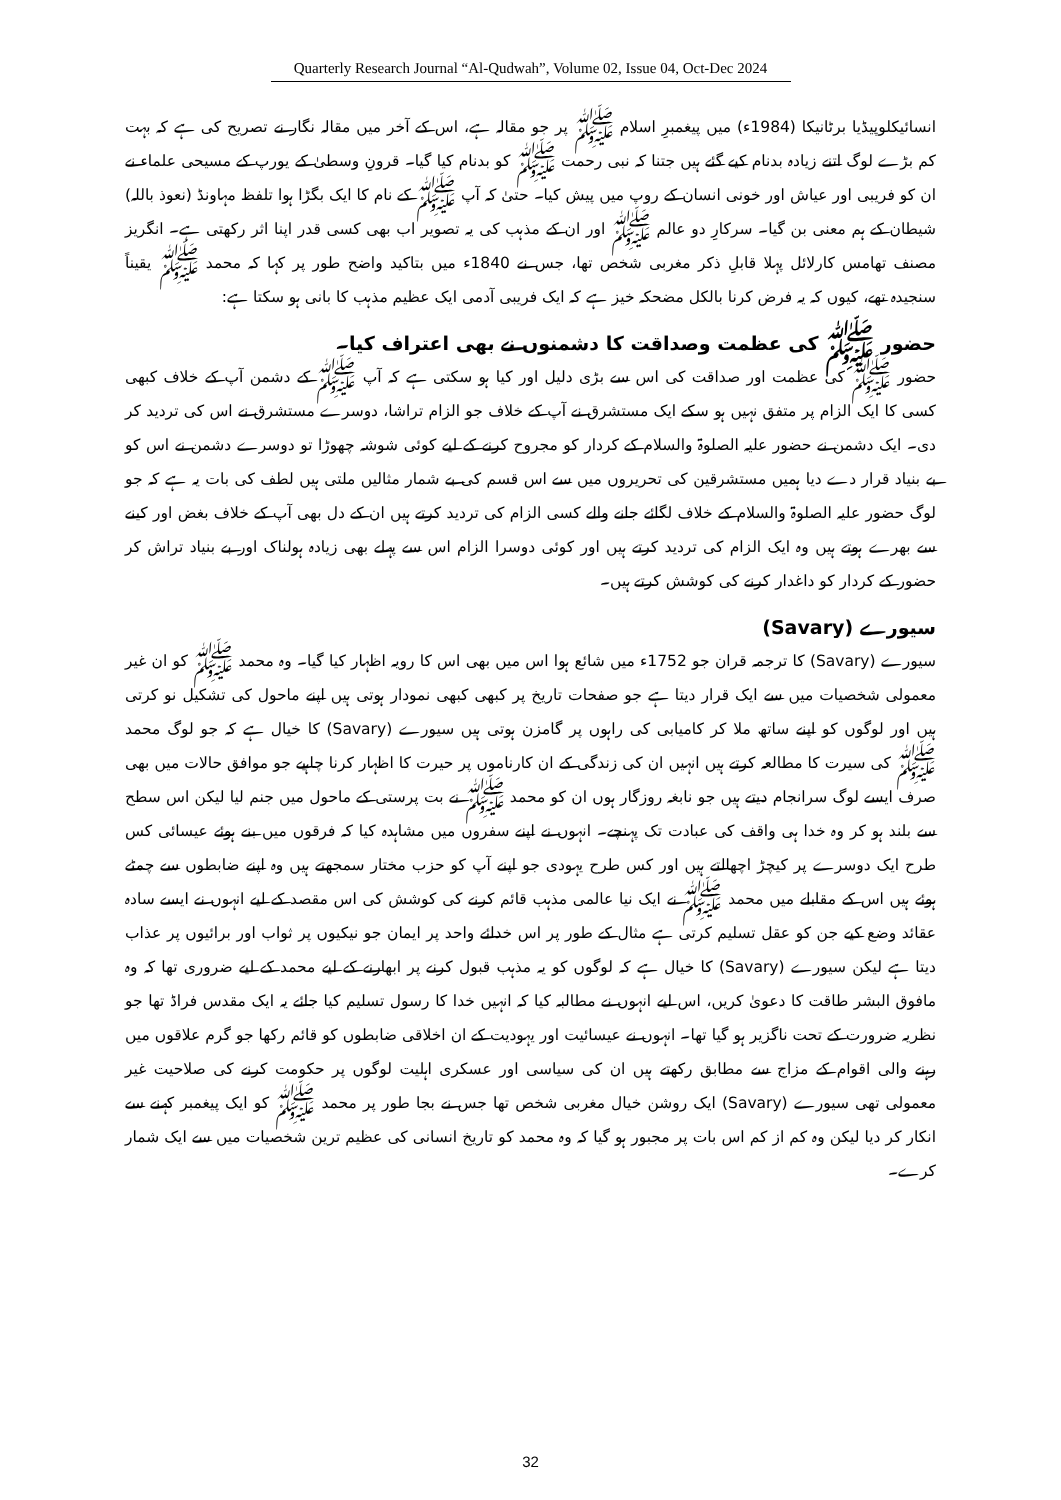Quarterly Research Journal “Al-Qudwah”, Volume 02, Issue 04, Oct-Dec 2024
انسائیکلوپیڈیا برٹانیکا (1984ء) میں پیغمبرِ اسلام ﷺ پر جو مقالہ ہے، اس کے آخر میں مقالہ نگار نے تصریح کی ہے کہ بہت کم بڑے لوگ اتنے زیادہ بدنام کیے گئے ہیں جتنا کہ نبی رحمت ﷺ کو بدنام کیا گیا۔ قرونِ وسطیٰ کے یورپ کے مسیحی علماء نے ان کو فریبی اور عیاش اور خونی انسان کے روپ میں پیش کیا۔ حتیٰ کہ آپ ﷺ کے نام کا ایک بگڑا ہوا تلفظ مہاونڈ (نعوذ باللہ) شیطان کے ہم معنی بن گیا۔ سرکارِ دو عالم ﷺ اور ان کے مذہب کی یہ تصویر اب بھی کسی قدر اپنا اثر رکھتی ہے۔ انگریز مصنف تھامس کارلائل پہلا قابلِ ذکر مغربی شخص تھا، جس نے 1840ء میں بتاکید واضح طور پر کہا کہ محمد ﷺ یقیناً سنجیدہ تھے، کیوں کہ یہ فرض کرنا بالکل مضحکہ خیز ہے کہ ایک فریبی آدمی ایک عظیم مذہب کا بانی ہو سکتا ہے:
حضور ﷺ کی عظمت وصداقت کا دشمنوں نے بھی اعتراف کیا۔
حضور ﷺ کی عظمت اور صداقت کی اس سے بڑی دلیل اور کیا ہو سکتی ہے کہ آپ ﷺ کے دشمن آپ کے خلاف کبھی کسی کا ایک الزام پر متفق نہیں ہو سکے ایک مستشرق نے آپ کے خلاف جو الزام تراشا، دوسرے مستشرق نے اس کی تردید کر دی۔ ایک دشمن نے حضور علیہ الصلوۃ والسلام کے کردار کو مجروح کرنے کے لیے کوئی شوشہ چھوڑا تو دوسرے دشمن نے اس کو بے بنیاد قرار دے دیا ہمیں مستشرقین کی تحریروں میں سے اس قسم کی بے شمار مثالیں ملتی ہیں لطف کی بات یہ ہے کہ جو لوگ حضور علیہ الصلوۃ والسلام کے خلاف لگائے جانے والے کسی الزام کی تردید کرتے ہیں ان کے دل بھی آپ کے خلاف بغض اور کینے سے بھرے ہوتے ہیں وہ ایک الزام کی تردید کرتے ہیں اور کوئی دوسرا الزام اس سے پہلے بھی زیادہ ہولناک اور بے بنیاد تراش کر حضور کے کردار کو داغدار کرنے کی کوشش کرتے ہیں۔
سیورے (Savary)
سیورے (Savary) کا ترجمہ قران جو 1752ء میں شائع ہوا اس میں بھی اس کا رویہ اظہار کیا گیا۔ وہ محمد ﷺ کو ان غیر معمولی شخصیات میں سے ایک قرار دیتا ہے جو صفحات تاریخ پر کبھی کبھی نمودار ہوتی ہیں اپنے ماحول کی تشکیل نو کرتی ہیں اور لوگوں کو اپنے ساتھ ملا کر کامیابی کی راہوں پر گامزن ہوتی ہیں سیورے (Savary) کا خیال ہے کہ جو لوگ محمد ﷺ کی سیرت کا مطالعہ کرتے ہیں انہیں ان کی زندگی کے ان کارناموں پر حیرت کا اظہار کرنا چاہیے جو موافق حالات میں بھی صرف ایسے لوگ سرانجام دیتے ہیں جو نابغہ روزگار ہوں ان کو محمد ﷺ نے بت پرستی کے ماحول میں جنم لیا لیکن اس سطح سے بلند ہو کر وہ خدا ہی واقف کی عبادت تک پہنچے۔ انہوں نے اپنے سفروں میں مشاہدہ کیا کہ فرقوں میں بنے ہوئے عیسائی کس طرح ایک دوسرے پر کیچڑ اچھالتے ہیں اور کس طرح یہودی جو اپنے آپ کو حزب مختار سمجھتے ہیں وہ اپنے ضابطوں سے چمٹے ہوئے ہیں اس کے مقابلے میں محمد ﷺ نے ایک نیا عالمی مذہب قائم کرنے کی کوشش کی اس مقصد کے لیے انہوں نے ایسے سادہ عقائد وضع کیے جن کو عقل تسلیم کرتی ہے مثال کے طور پر اس خدائے واحد پر ایمان جو نیکیوں پر ثواب اور برائیوں پر عذاب دیتا ہے لیکن سیورے (Savary) کا خیال ہے کہ لوگوں کو یہ مذہب قبول کرنے پر ابھارنے کے لیے محمد کے لیے ضروری تھا کہ وہ مافوق البشر طاقت کا دعویٰ کریں، اس لیے انہوں نے مطالبہ کیا کہ انہیں خدا کا رسول تسلیم کیا جائے یہ ایک مقدس فراڈ تھا جو نظریہ ضرورت کے تحت ناگزیر ہو گیا تھا۔ انہوں نے عیسائیت اور یہودیت کے ان اخلاقی ضابطوں کو قائم رکھا جو گرم علاقوں میں رہنے والی اقوام کے مزاج سے مطابق رکھتے ہیں ان کی سیاسی اور عسکری اہلیت لوگوں پر حکومت کرنے کی صلاحیت غیر معمولی تھی سیورے (Savary) ایک روشن خیال مغربی شخص تھا جس نے بجا طور پر محمد ﷺ کو ایک پیغمبر کہنے سے انکار کر دیا لیکن وہ کم از کم اس بات پر مجبور ہو گیا کہ وہ محمد کو تاریخ انسانی کی عظیم ترین شخصیات میں سے ایک شمار کرے۔
32